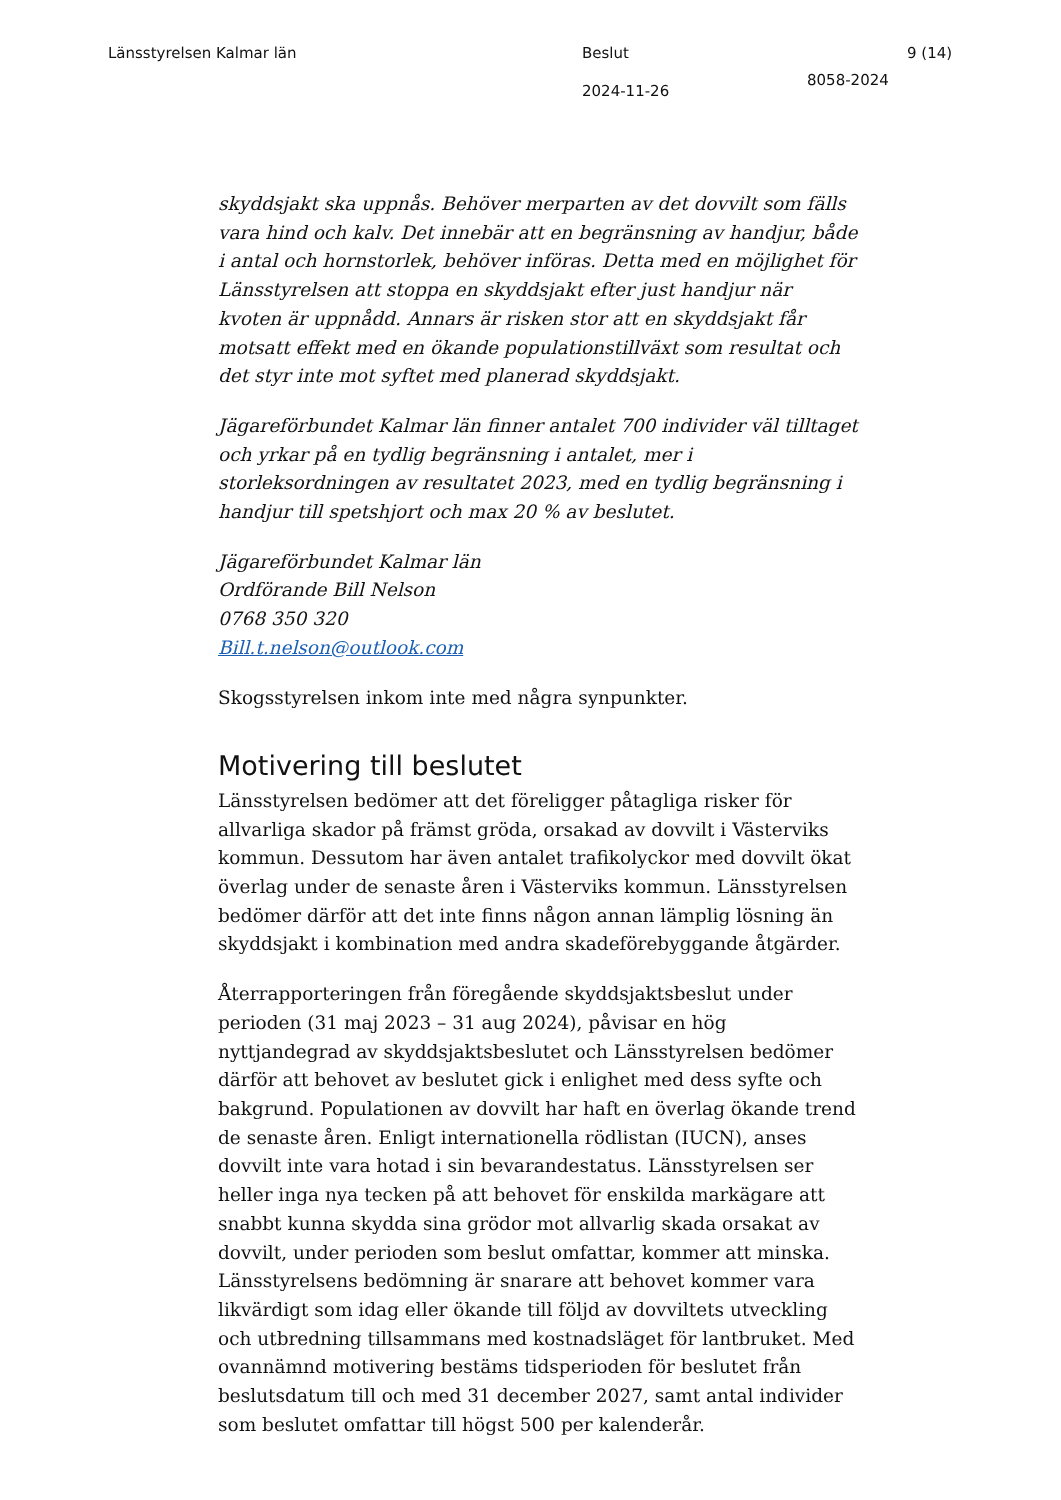Länsstyrelsen Kalmar län
Beslut
2024-11-26
8058-2024
9 (14)
skyddsjakt ska uppnås. Behöver merparten av det dovvilt som fälls vara hind och kalv. Det innebär att en begränsning av handjur, både i antal och hornstorlek, behöver införas. Detta med en möjlighet för Länsstyrelsen att stoppa en skyddsjakt efter just handjur när kvoten är uppnådd. Annars är risken stor att en skyddsjakt får motsatt effekt med en ökande populationstillväxt som resultat och det styr inte mot syftet med planerad skyddsjakt.
Jägareförbundet Kalmar län finner antalet 700 individer väl tilltaget och yrkar på en tydlig begränsning i antalet, mer i storleksordningen av resultatet 2023, med en tydlig begränsning i handjur till spetshjort och max 20 % av beslutet.
Jägareförbundet Kalmar län
Ordförande Bill Nelson
0768 350 320
Bill.t.nelson@outlook.com
Skogsstyrelsen inkom inte med några synpunkter.
Motivering till beslutet
Länsstyrelsen bedömer att det föreligger påtagliga risker för allvarliga skador på främst gröda, orsakad av dovvilt i Västerviks kommun. Dessutom har även antalet trafikolyckor med dovvilt ökat överlag under de senaste åren i Västerviks kommun. Länsstyrelsen bedömer därför att det inte finns någon annan lämplig lösning än skyddsjakt i kombination med andra skadeförebyggande åtgärder.
Återrapporteringen från föregående skyddsjaktsbeslut under perioden (31 maj 2023 – 31 aug 2024), påvisar en hög nyttjandegrad av skyddsjaktsbeslutet och Länsstyrelsen bedömer därför att behovet av beslutet gick i enlighet med dess syfte och bakgrund. Populationen av dovvilt har haft en överlag ökande trend de senaste åren. Enligt internationella rödlistan (IUCN), anses dovvilt inte vara hotad i sin bevarandestatus. Länsstyrelsen ser heller inga nya tecken på att behovet för enskilda markägare att snabbt kunna skydda sina grödor mot allvarlig skada orsakat av dovvilt, under perioden som beslut omfattar, kommer att minska. Länsstyrelsens bedömning är snarare att behovet kommer vara likvärdigt som idag eller ökande till följd av dovviltets utveckling och utbredning tillsammans med kostnadsläget för lantbruket. Med ovannämnd motivering bestäms tidsperioden för beslutet från beslutsdatum till och med 31 december 2027, samt antal individer som beslutet omfattar till högst 500 per kalenderår.